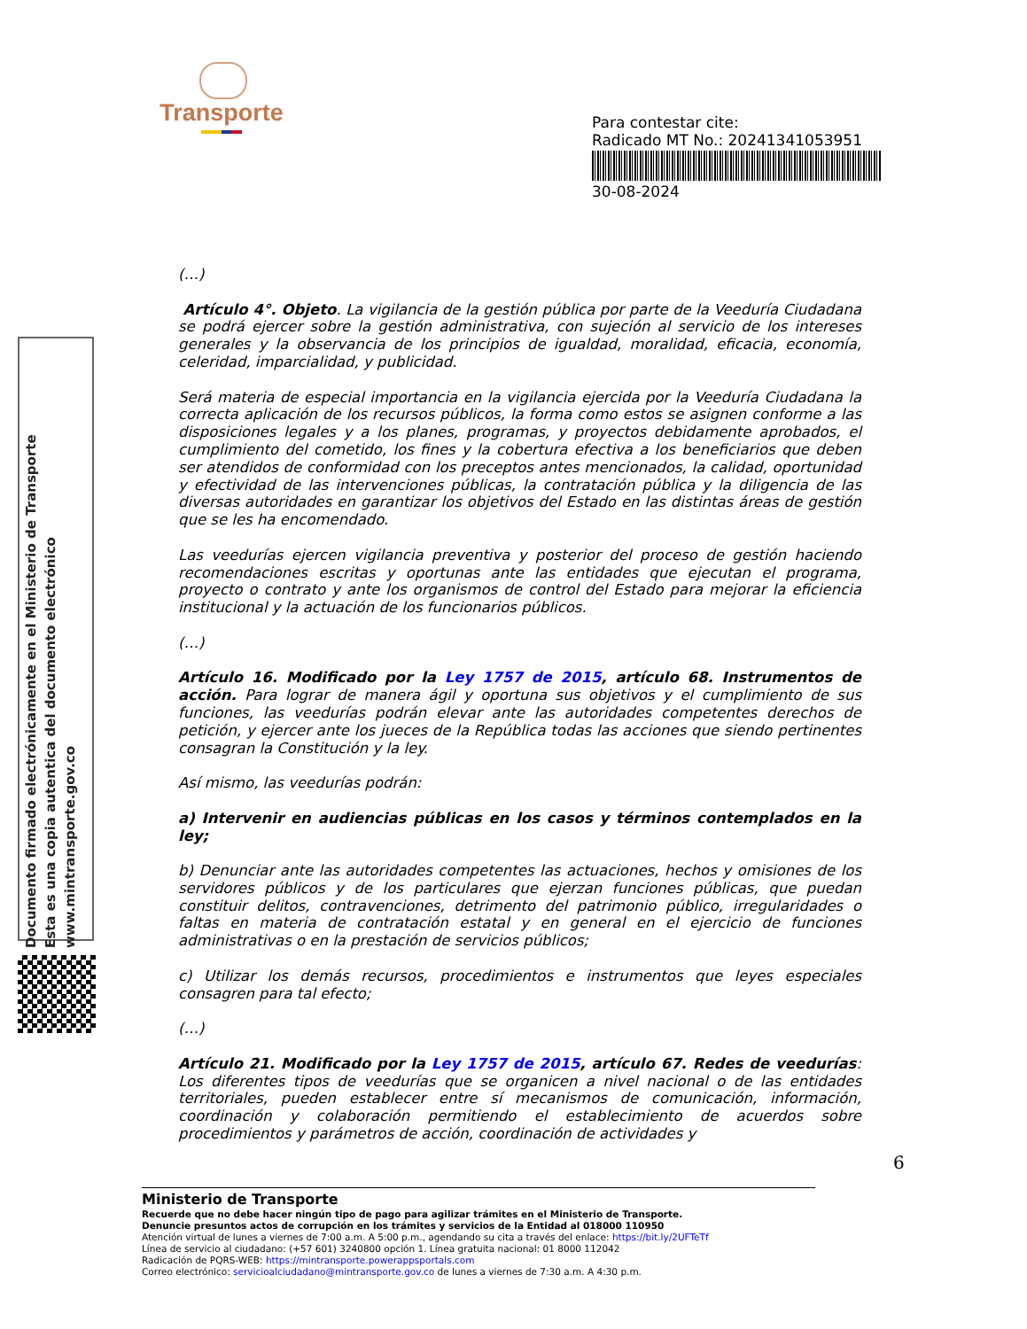Transporte
Para contestar cite:
Radicado MT No.: 20241341053951
30-08-2024
Documento firmado electrónicamente en el Ministerio de Transporte
Esta es una copia autentica del documento electrónico
www.mintransporte.gov.co
(…)
Artículo 4°. Objeto. La vigilancia de la gestión pública por parte de la Veeduría Ciudadana se podrá ejercer sobre la gestión administrativa, con sujeción al servicio de los intereses generales y la observancia de los principios de igualdad, moralidad, eficacia, economía, celeridad, imparcialidad, y publicidad.
Será materia de especial importancia en la vigilancia ejercida por la Veeduría Ciudadana la correcta aplicación de los recursos públicos, la forma como estos se asignen conforme a las disposiciones legales y a los planes, programas, y proyectos debidamente aprobados, el cumplimiento del cometido, los fines y la cobertura efectiva a los beneficiarios que deben ser atendidos de conformidad con los preceptos antes mencionados, la calidad, oportunidad y efectividad de las intervenciones públicas, la contratación pública y la diligencia de las diversas autoridades en garantizar los objetivos del Estado en las distintas áreas de gestión que se les ha encomendado.
Las veedurías ejercen vigilancia preventiva y posterior del proceso de gestión haciendo recomendaciones escritas y oportunas ante las entidades que ejecutan el programa, proyecto o contrato y ante los organismos de control del Estado para mejorar la eficiencia institucional y la actuación de los funcionarios públicos.
(…)
Artículo 16. Modificado por la Ley 1757 de 2015, artículo 68. Instrumentos de acción. Para lograr de manera ágil y oportuna sus objetivos y el cumplimiento de sus funciones, las veedurías podrán elevar ante las autoridades competentes derechos de petición, y ejercer ante los jueces de la República todas las acciones que siendo pertinentes consagran la Constitución y la ley.
Así mismo, las veedurías podrán:
a) Intervenir en audiencias públicas en los casos y términos contemplados en la ley;
b) Denunciar ante las autoridades competentes las actuaciones, hechos y omisiones de los servidores públicos y de los particulares que ejerzan funciones públicas, que puedan constituir delitos, contravenciones, detrimento del patrimonio público, irregularidades o faltas en materia de contratación estatal y en general en el ejercicio de funciones administrativas o en la prestación de servicios públicos;
c) Utilizar los demás recursos, procedimientos e instrumentos que leyes especiales consagren para tal efecto;
(…)
Artículo 21. Modificado por la Ley 1757 de 2015, artículo 67. Redes de veedurías: Los diferentes tipos de veedurías que se organicen a nivel nacional o de las entidades territoriales, pueden establecer entre sí mecanismos de comunicación, información, coordinación y colaboración permitiendo el establecimiento de acuerdos sobre procedimientos y parámetros de acción, coordinación de actividades y
6
Ministerio de Transporte
Recuerde que no debe hacer ningún tipo de pago para agilizar trámites en el Ministerio de Transporte.
Denuncie presuntos actos de corrupción en los trámites y servicios de la Entidad al 018000 110950
Atención virtual de lunes a viernes de 7:00 a.m. A 5:00 p.m., agendando su cita a través del enlace: https://bit.ly/2UFTeTf
Línea de servicio al ciudadano: (+57 601) 3240800 opción 1. Línea gratuita nacional: 01 8000 112042
Radicación de PQRS-WEB: https://mintransporte.powerappsportals.com
Correo electrónico: servicioalciudadano@mintransporte.gov.co de lunes a viernes de 7:30 a.m. A 4:30 p.m.